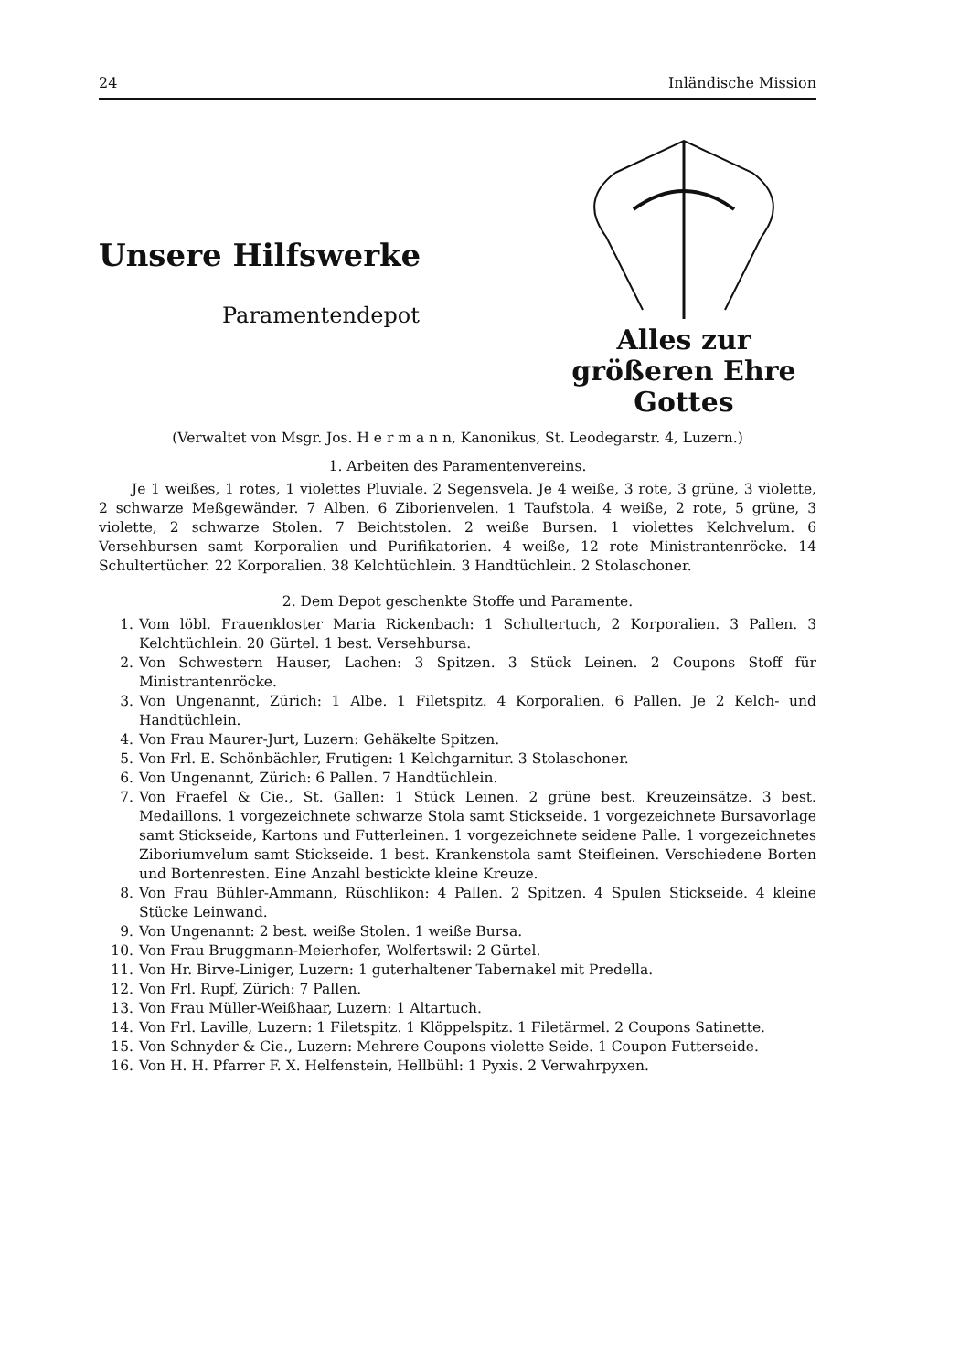24 Inländische Mission
Unsere Hilfswerke
Paramentendepot
Alles zur
größeren Ehre Gottes
(Verwaltet von Msgr. Jos. H e r m a n n, Kanonikus, St. Leodegarstr. 4, Luzern.)
1. Arbeiten des Paramentenvereins.
Je 1 weißes, 1 rotes, 1 violettes Pluviale. 2 Segensvela. Je 4 weiße, 3 rote, 3 grüne, 3 violette, 2 schwarze Meßgewänder. 7 Alben. 6 Ziborienvelen. 1 Taufstola. 4 weiße, 2 rote, 5 grüne, 3 violette, 2 schwarze Stolen. 7 Beichtstolen. 2 weiße Bursen. 1 violettes Kelchvelum. 6 Versehbursen samt Korporalien und Purifikatorien. 4 weiße, 12 rote Ministrantenröcke. 14 Schultertücher. 22 Korporalien. 38 Kelchtüchlein. 3 Handtüchlein. 2 Stolaschoner.
2. Dem Depot geschenkte Stoffe und Paramente.
1. Vom löbl. Frauenkloster Maria Rickenbach: 1 Schultertuch, 2 Korporalien. 3 Pallen. 3 Kelchtüchlein. 20 Gürtel. 1 best. Versehbursa.
2. Von Schwestern Hauser, Lachen: 3 Spitzen. 3 Stück Leinen. 2 Coupons Stoff für Ministrantenröcke.
3. Von Ungenannt, Zürich: 1 Albe. 1 Filetspitz. 4 Korporalien. 6 Pallen. Je 2 Kelch- und Handtüchlein.
4. Von Frau Maurer-Jurt, Luzern: Gehäkelte Spitzen.
5. Von Frl. E. Schönbächler, Frutigen: 1 Kelchgarnitur. 3 Stolaschoner.
6. Von Ungenannt, Zürich: 6 Pallen. 7 Handtüchlein.
7. Von Fraefel & Cie., St. Gallen: 1 Stück Leinen. 2 grüne best. Kreuzeinsätze. 3 best. Medaillons. 1 vorgezeichnete schwarze Stola samt Stickseide. 1 vorgezeichnete Bursavorlage samt Stickseide, Kartons und Futterleinen. 1 vorgezeichnete seidene Palle. 1 vorgezeichnetes Ziboriumvelum samt Stickseide. 1 best. Krankenstola samt Steifleinen. Verschiedene Borten und Bortenresten. Eine Anzahl bestickte kleine Kreuze.
8. Von Frau Bühler-Ammann, Rüschlikon: 4 Pallen. 2 Spitzen. 4 Spulen Stickseide. 4 kleine Stücke Leinwand.
9. Von Ungenannt: 2 best. weiße Stolen. 1 weiße Bursa.
10. Von Frau Bruggmann-Meierhofer, Wolfertswil: 2 Gürtel.
11. Von Hr. Birve-Liniger, Luzern: 1 guterhaltener Tabernakel mit Predella.
12. Von Frl. Rupf, Zürich: 7 Pallen.
13. Von Frau Müller-Weißhaar, Luzern: 1 Altartuch.
14. Von Frl. Laville, Luzern: 1 Filetspitz. 1 Klöppelspitz. 1 Filetärmel. 2 Coupons Satinette.
15. Von Schnyder & Cie., Luzern: Mehrere Coupons violette Seide. 1 Coupon Futterseide.
16. Von H. H. Pfarrer F. X. Helfenstein, Hellbühl: 1 Pyxis. 2 Verwahrpyxen.